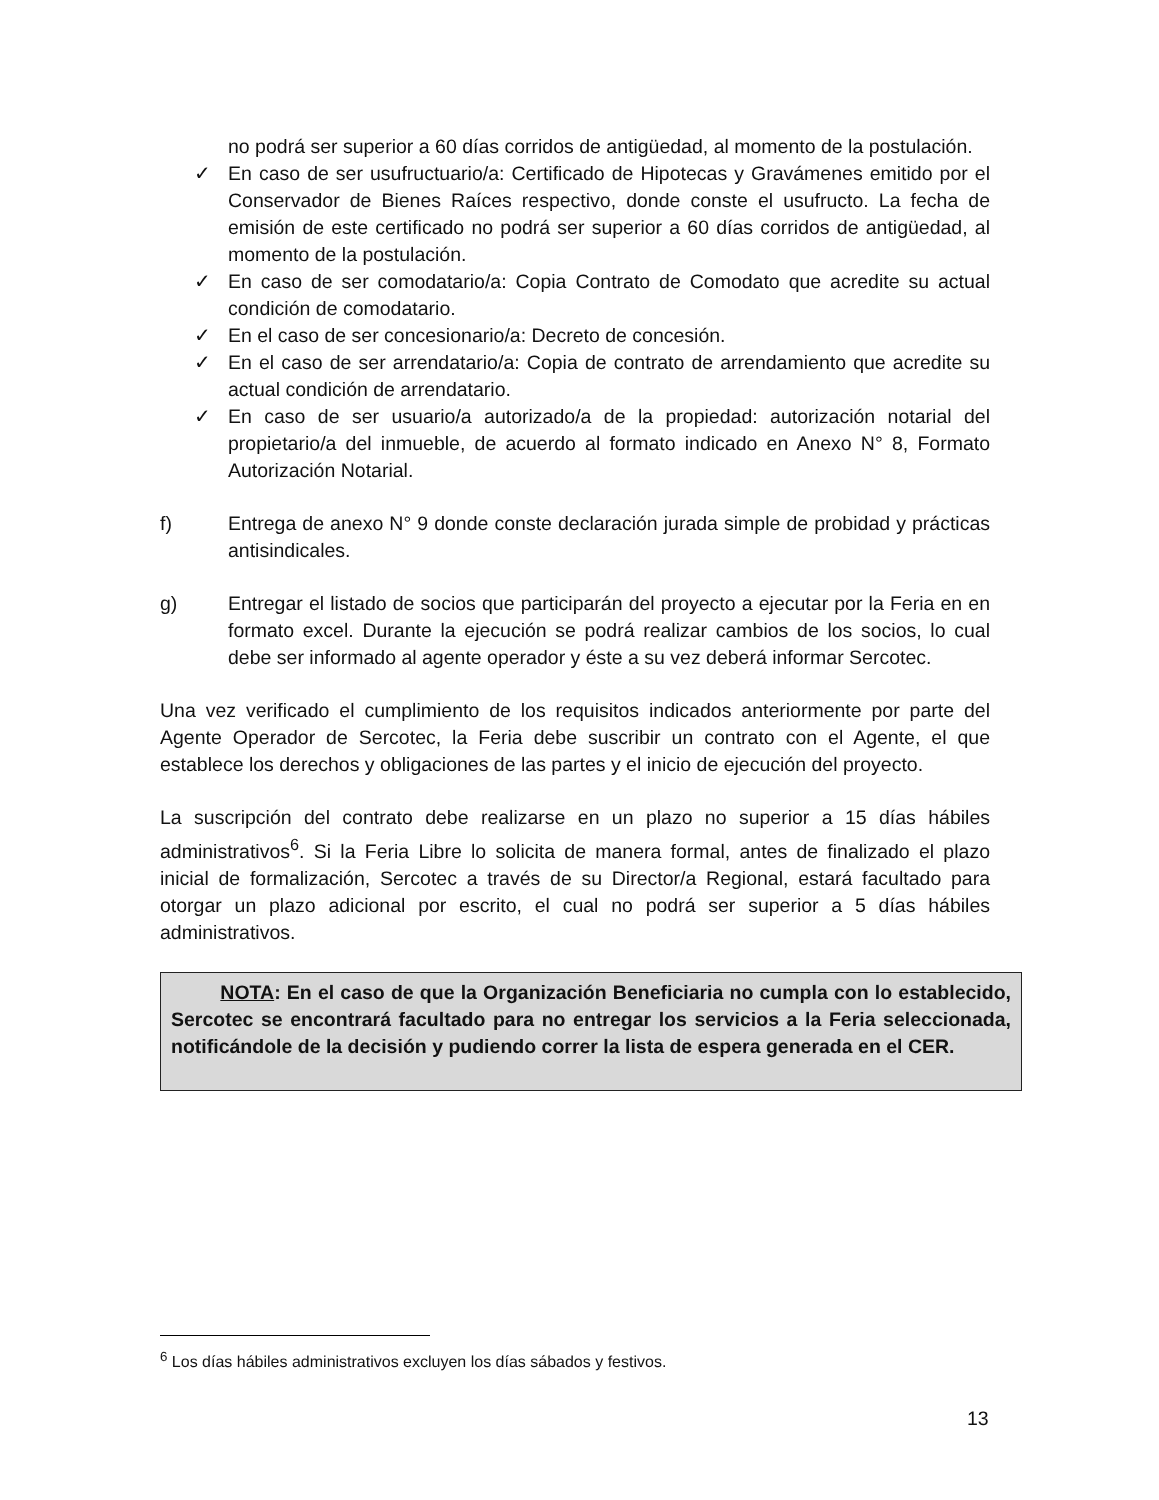no podrá ser superior a 60 días corridos de antigüedad, al momento de la postulación.
✓ En caso de ser usufructuario/a: Certificado de Hipotecas y Gravámenes emitido por el Conservador de Bienes Raíces respectivo, donde conste el usufructo. La fecha de emisión de este certificado no podrá ser superior a 60 días corridos de antigüedad, al momento de la postulación.
✓ En caso de ser comodatario/a: Copia Contrato de Comodato que acredite su actual condición de comodatario.
✓ En el caso de ser concesionario/a: Decreto de concesión.
✓ En el caso de ser arrendatario/a: Copia de contrato de arrendamiento que acredite su actual condición de arrendatario.
✓ En caso de ser usuario/a autorizado/a de la propiedad: autorización notarial del propietario/a del inmueble, de acuerdo al formato indicado en Anexo N° 8, Formato Autorización Notarial.
f) Entrega de anexo N° 9 donde conste declaración jurada simple de probidad y prácticas antisindicales.
g) Entregar el listado de socios que participarán del proyecto a ejecutar por la Feria en en formato excel. Durante la ejecución se podrá realizar cambios de los socios, lo cual debe ser informado al agente operador y éste a su vez deberá informar Sercotec.
Una vez verificado el cumplimiento de los requisitos indicados anteriormente por parte del Agente Operador de Sercotec, la Feria debe suscribir un contrato con el Agente, el que establece los derechos y obligaciones de las partes y el inicio de ejecución del proyecto.
La suscripción del contrato debe realizarse en un plazo no superior a 15 días hábiles administrativos<sup>6</sup>. Si la Feria Libre lo solicita de manera formal, antes de finalizado el plazo inicial de formalización, Sercotec a través de su Director/a Regional, estará facultado para otorgar un plazo adicional por escrito, el cual no podrá ser superior a 5 días hábiles administrativos.
NOTA: En el caso de que la Organización Beneficiaria no cumpla con lo establecido, Sercotec se encontrará facultado para no entregar los servicios a la Feria seleccionada, notificándole de la decisión y pudiendo correr la lista de espera generada en el CER.
<sup>6</sup> Los días hábiles administrativos excluyen los días sábados y festivos.
13